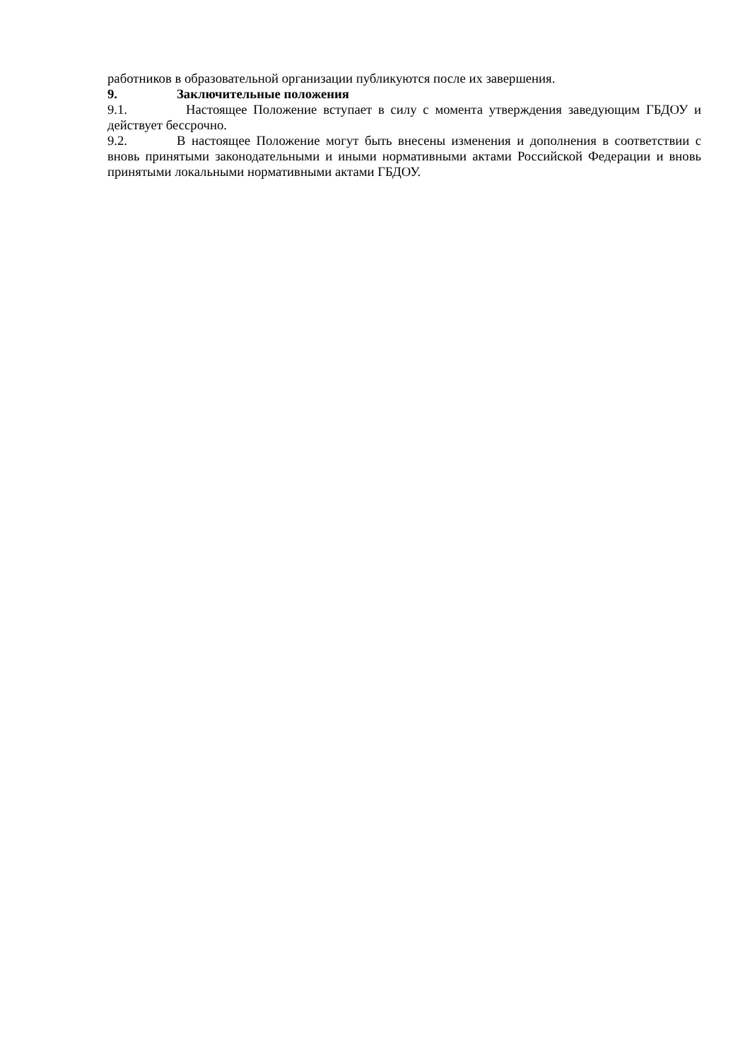работников в образовательной организации публикуются после их завершения.
9. Заключительные положения
9.1. Настоящее Положение вступает в силу с момента утверждения заведующим ГБДОУ и действует бессрочно.
9.2. В настоящее Положение могут быть внесены изменения и дополнения в соответствии с вновь принятыми законодательными и иными нормативными актами Российской Федерации и вновь принятыми локальными нормативными актами ГБДОУ.